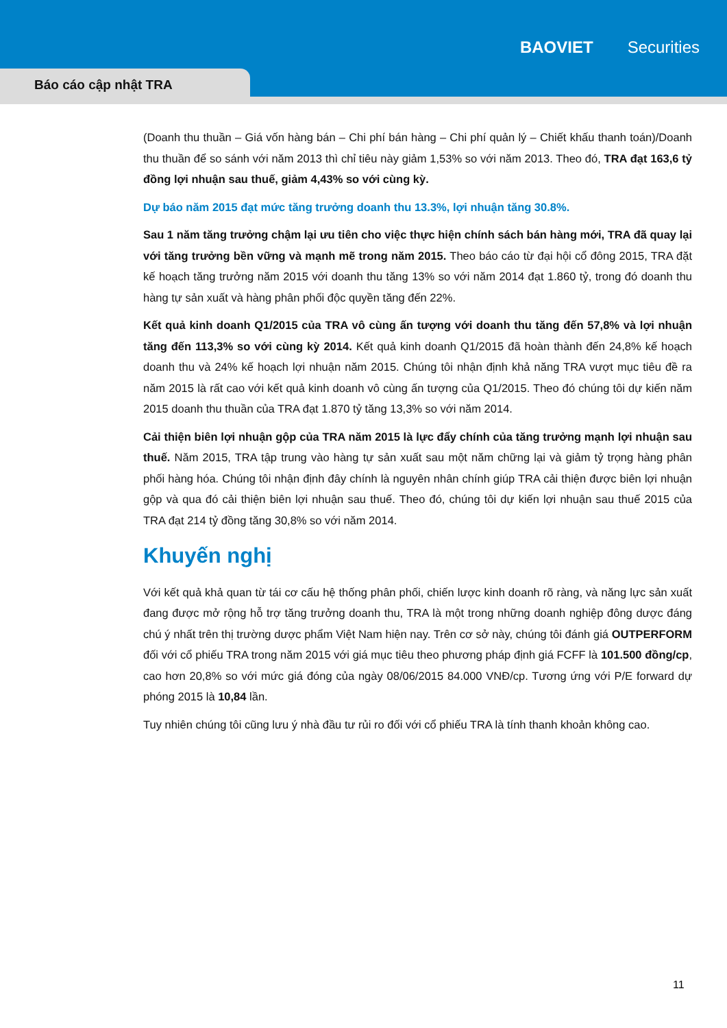BAOVIET Securities
Báo cáo cập nhật TRA
(Doanh thu thuần – Giá vốn hàng bán – Chi phí bán hàng – Chi phí quản lý – Chiết khấu thanh toán)/Doanh thu thuần để so sánh với năm 2013 thì chỉ tiêu này giảm 1,53% so với năm 2013. Theo đó, TRA đạt 163,6 tỷ đồng lợi nhuận sau thuế, giảm 4,43% so với cùng kỳ.
Dự báo năm 2015 đạt mức tăng trưởng doanh thu 13.3%, lợi nhuận tăng 30.8%.
Sau 1 năm tăng trưởng chậm lại ưu tiên cho việc thực hiện chính sách bán hàng mới, TRA đã quay lại với tăng trưởng bền vững và mạnh mẽ trong năm 2015. Theo báo cáo từ đại hội cổ đông 2015, TRA đặt kế hoạch tăng trưởng năm 2015 với doanh thu tăng 13% so với năm 2014 đạt 1.860 tỷ, trong đó doanh thu hàng tự sản xuất và hàng phân phối độc quyền tăng đến 22%.
Kết quả kinh doanh Q1/2015 của TRA vô cùng ấn tượng với doanh thu tăng đến 57,8% và lợi nhuận tăng đến 113,3% so với cùng kỳ 2014. Kết quả kinh doanh Q1/2015 đã hoàn thành đến 24,8% kế hoạch doanh thu và 24% kế hoạch lợi nhuận năm 2015. Chúng tôi nhận định khả năng TRA vượt mục tiêu đề ra năm 2015 là rất cao với kết quả kinh doanh vô cùng ấn tượng của Q1/2015. Theo đó chúng tôi dự kiến năm 2015 doanh thu thuần của TRA đạt 1.870 tỷ tăng 13,3% so với năm 2014.
Cải thiện biên lợi nhuận gộp của TRA năm 2015 là lực đẩy chính của tăng trưởng mạnh lợi nhuận sau thuế. Năm 2015, TRA tập trung vào hàng tự sản xuất sau một năm chững lại và giảm tỷ trọng hàng phân phối hàng hóa. Chúng tôi nhận định đây chính là nguyên nhân chính giúp TRA cải thiện được biên lợi nhuận gộp và qua đó cải thiện biên lợi nhuận sau thuế. Theo đó, chúng tôi dự kiến lợi nhuận sau thuế 2015 của TRA đạt 214 tỷ đồng tăng 30,8% so với năm 2014.
Khuyến nghị
Với kết quả khả quan từ tái cơ cấu hệ thống phân phối, chiến lược kinh doanh rõ ràng, và năng lực sản xuất đang được mở rộng hỗ trợ tăng trưởng doanh thu, TRA là một trong những doanh nghiệp đông dược đáng chú ý nhất trên thị trường dược phẩm Việt Nam hiện nay. Trên cơ sở này, chúng tôi đánh giá OUTPERFORM đối với cổ phiếu TRA trong năm 2015 với giá mục tiêu theo phương pháp định giá FCFF là 101.500 đồng/cp, cao hơn 20,8% so với mức giá đóng của ngày 08/06/2015 84.000 VNĐ/cp. Tương ứng với P/E forward dự phóng 2015 là 10,84 lần.
Tuy nhiên chúng tôi cũng lưu ý nhà đầu tư rủi ro đối với cổ phiếu TRA là tính thanh khoản không cao.
11